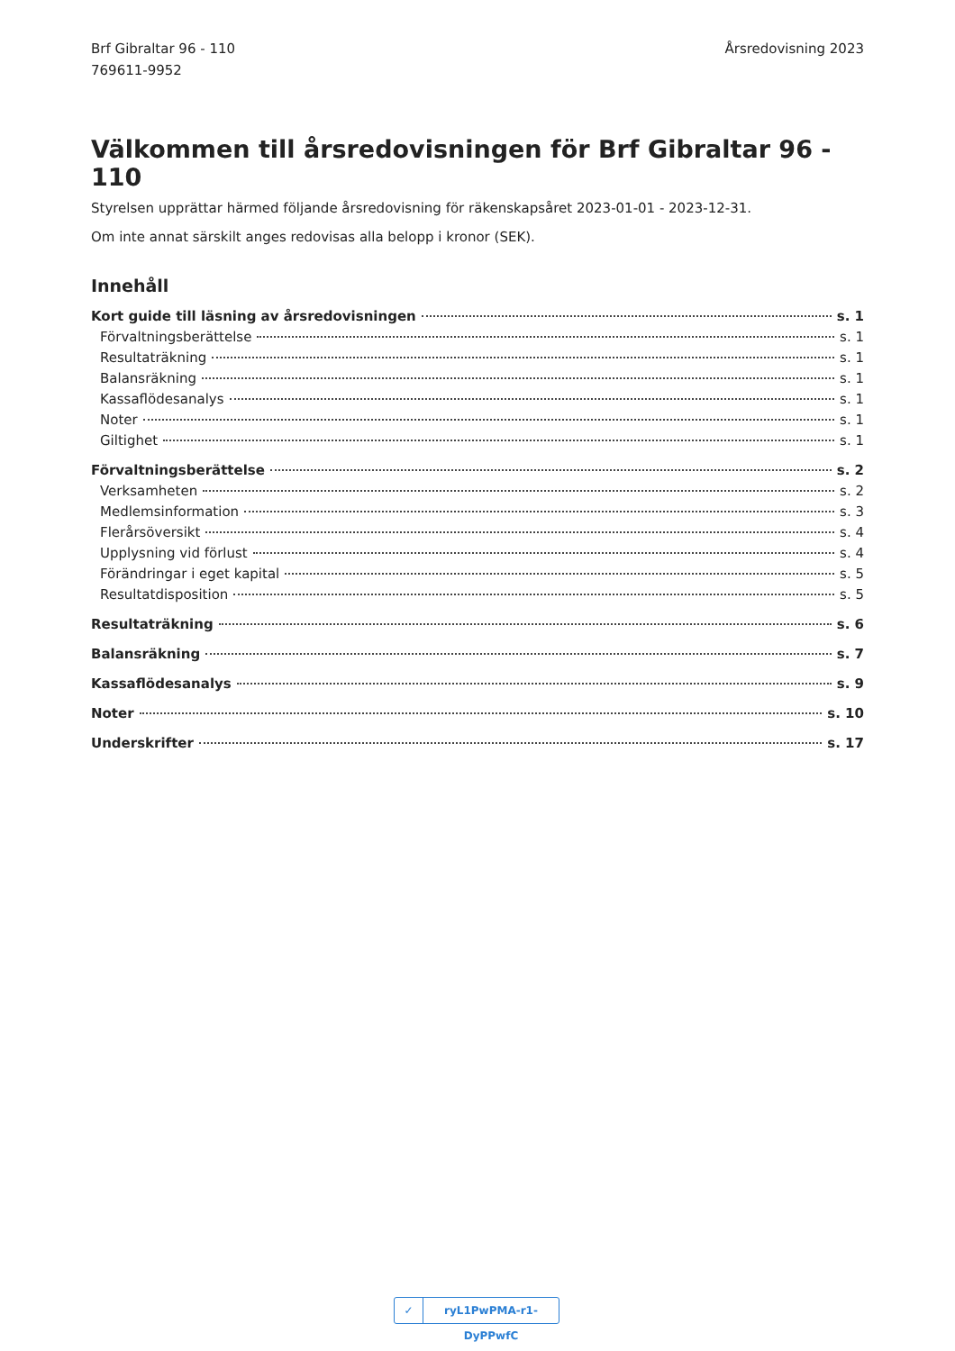Brf Gibraltar 96 - 110
769611-9952
Årsredovisning 2023
Välkommen till årsredovisningen för Brf Gibraltar 96 - 110
Styrelsen upprättar härmed följande årsredovisning för räkenskapsåret 2023-01-01 - 2023-12-31.
Om inte annat särskilt anges redovisas alla belopp i kronor (SEK).
Innehåll
Kort guide till läsning av årsredovisningen s. 1
Förvaltningsberättelse s. 1
Resultaträkning s. 1
Balansräkning s. 1
Kassaflödesanalys s. 1
Noter s. 1
Giltighet s. 1
Förvaltningsberättelse s. 2
Verksamheten s. 2
Medlemsinformation s. 3
Flerårsöversikt s. 4
Upplysning vid förlust s. 4
Förändringar i eget kapital s. 5
Resultatdisposition s. 5
Resultaträkning s. 6
Balansräkning s. 7
Kassaflödesanalys s. 9
Noter s. 10
Underskrifter s. 17
✓ ryL1PwPMA-r1-DyPPwfC